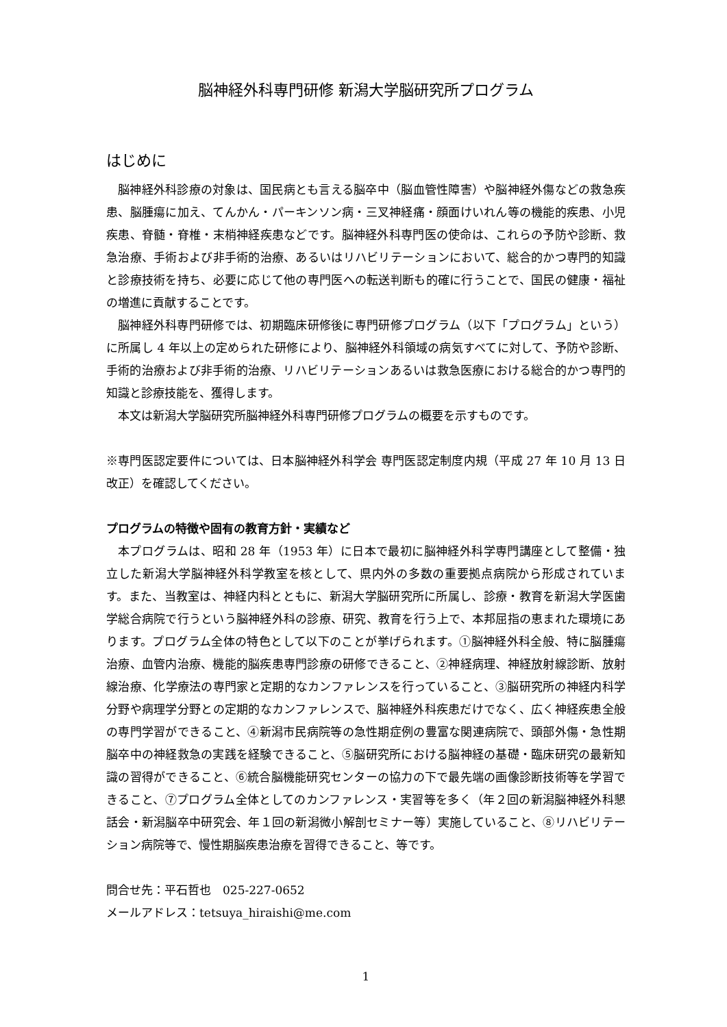脳神経外科専門研修 新潟大学脳研究所プログラム
はじめに
脳神経外科診療の対象は、国民病とも言える脳卒中（脳血管性障害）や脳神経外傷などの救急疾患、脳腫瘍に加え、てんかん・パーキンソン病・三叉神経痛・顔面けいれん等の機能的疾患、小児疾患、脊髄・脊椎・末梢神経疾患などです。脳神経外科専門医の使命は、これらの予防や診断、救急治療、手術および非手術的治療、あるいはリハビリテーションにおいて、総合的かつ専門的知識と診療技術を持ち、必要に応じて他の専門医への転送判断も的確に行うことで、国民の健康・福祉の増進に貢献することです。
脳神経外科専門研修では、初期臨床研修後に専門研修プログラム（以下「プログラム」という）に所属し 4 年以上の定められた研修により、脳神経外科領域の病気すべてに対して、予防や診断、手術的治療および非手術的治療、リハビリテーションあるいは救急医療における総合的かつ専門的知識と診療技能を、獲得します。
本文は新潟大学脳研究所脳神経外科専門研修プログラムの概要を示すものです。
※専門医認定要件については、日本脳神経外科学会 専門医認定制度内規（平成 27 年 10 月 13 日改正）を確認してください。
プログラムの特徴や固有の教育方針・実績など
本プログラムは、昭和 28 年（1953 年）に日本で最初に脳神経外科学専門講座として整備・独立した新潟大学脳神経外科学教室を核として、県内外の多数の重要拠点病院から形成されています。また、当教室は、神経内科とともに、新潟大学脳研究所に所属し、診療・教育を新潟大学医歯学総合病院で行うという脳神経外科の診療、研究、教育を行う上で、本邦屈指の恵まれた環境にあります。プログラム全体の特色として以下のことが挙げられます。①脳神経外科全般、特に脳腫瘍治療、血管内治療、機能的脳疾患専門診療の研修できること、②神経病理、神経放射線診断、放射線治療、化学療法の専門家と定期的なカンファレンスを行っていること、③脳研究所の神経内科学分野や病理学分野との定期的なカンファレンスで、脳神経外科疾患だけでなく、広く神経疾患全般の専門学習ができること、④新潟市民病院等の急性期症例の豊富な関連病院で、頭部外傷・急性期脳卒中の神経救急の実践を経験できること、⑤脳研究所における脳神経の基礎・臨床研究の最新知識の習得ができること、⑥統合脳機能研究センターの協力の下で最先端の画像診断技術等を学習できること、⑦プログラム全体としてのカンファレンス・実習等を多く（年２回の新潟脳神経外科懇話会・新潟脳卒中研究会、年１回の新潟微小解剖セミナー等）実施していること、⑧リハビリテーション病院等で、慢性期脳疾患治療を習得できること、等です。
問合せ先：平石哲也　025-227-0652
メールアドレス：tetsuya_hiraishi@me.com
1